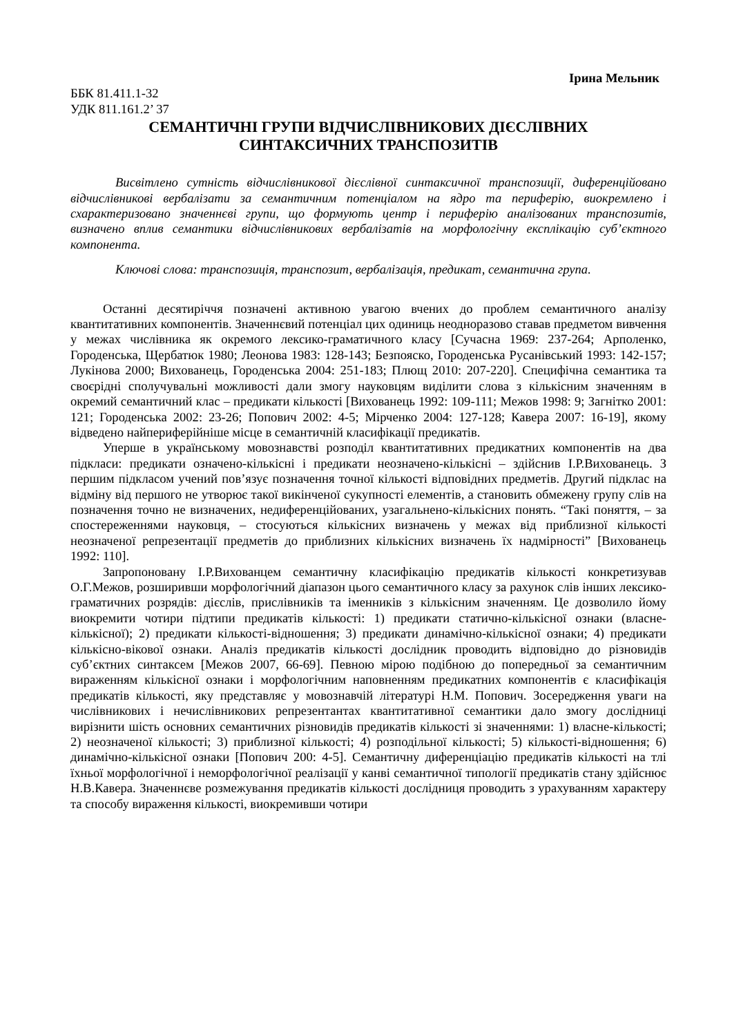Ірина Мельник
ББК 81.411.1-32
УДК 811.161.2’ 37
СЕМАНТИЧНІ ГРУПИ ВІДЧИСЛІВНИКОВИХ ДІЄСЛІВНИХ
СИНТАКСИЧНИХ ТРАНСПОЗИТІВ
Висвітлено сутність відчислівникової дієслівної синтаксичної транспозиції, диференційовано відчислівникові вербалізати за семантичним потенціалом на ядро та периферію, виокремлено і схарактеризовано значеннєві групи, що формують центр і периферію аналізованих транспозитів, визначено вплив семантики відчислівникових вербалізатів на морфологічну експлікацію суб’єктного компонента.
Ключові слова: транспозиція, транспозит, вербалізація, предикат, семантична група.
Останні десятиріччя позначені активною увагою вчених до проблем семантичного аналізу квантитативних компонентів. Значеннєвий потенціал цих одиниць неодноразово ставав предметом вивчення у межах числівника як окремого лексико-граматичного класу [Сучасна 1969: 237-264; Арполенко, Городенська, Щербатюк 1980; Леонова 1983: 128-143; Безпояско, Городенська Русанівський 1993: 142-157; Лукінова 2000; Вихованець, Городенська 2004: 251-183; Плющ 2010: 207-220]. Специфічна семантика та своєрідні сполучувальні можливості дали змогу науковцям виділити слова з кількісним значенням в окремий семантичний клас – предикати кількості [Вихованець 1992: 109-111; Межов 1998: 9; Загнітко 2001: 121; Городенська 2002: 23-26; Попович 2002: 4-5; Мірченко 2004: 127-128; Кавера 2007: 16-19], якому відведено найпериферійніше місце в семантичній класифікації предикатів.
Уперше в українському мовознавстві розподіл квантитативних предикатних компонентів на два підкласи: предикати означено-кількісні і предикати неозначено-кількісні – здійснив І.Р.Вихованець. З першим підкласом учений пов’язує позначення точної кількості відповідних предметів. Другий підклас на відміну від першого не утворює такої викінченої сукупності елементів, а становить обмежену групу слів на позначення точно не визначених, недиференційованих, узагальнено-кількісних понять. “Такі поняття, – за спостереженнями науковця, – стосуються кількісних визначень у межах від приблизної кількості неозначеної репрезентації предметів до приблизних кількісних визначень їх надмірності” [Вихованець 1992: 110].
Запропоновану І.Р.Вихованцем семантичну класифікацію предикатів кількості конкретизував О.Г.Межов, розширивши морфологічний діапазон цього семантичного класу за рахунок слів інших лексико-граматичних розрядів: дієслів, прислівників та іменників з кількісним значенням. Це дозволило йому виокремити чотири підтипи предикатів кількості: 1) предикати статично-кількісної ознаки (власне-кількісної); 2) предикати кількості-відношення; 3) предикати динамічно-кількісної ознаки; 4) предикати кількісно-вікової ознаки. Аналіз предикатів кількості дослідник проводить відповідно до різновидів суб’єктних синтаксем [Межов 2007, 66-69]. Певною мірою подібною до попередньої за семантичним вираженням кількісної ознаки і морфологічним наповненням предикатних компонентів є класифікація предикатів кількості, яку представляє у мовознавчій літературі Н.М. Попович. Зосередження уваги на числівникових і нечислівникових репрезентантах квантитативної семантики дало змогу дослідниці вирізнити шість основних семантичних різновидів предикатів кількості зі значеннями: 1) власне-кількості; 2) неозначеної кількості; 3) приблизної кількості; 4) розподільної кількості; 5) кількості-відношення; 6) динамічно-кількісної ознаки [Попович 200: 4-5]. Семантичну диференціацію предикатів кількості на тлі їхньої морфологічної і неморфологічної реалізації у канві семантичної типології предикатів стану здійснює Н.В.Кавера. Значеннєве розмежування предикатів кількості дослідниця проводить з урахуванням характеру та способу вираження кількості, виокремивши чотири